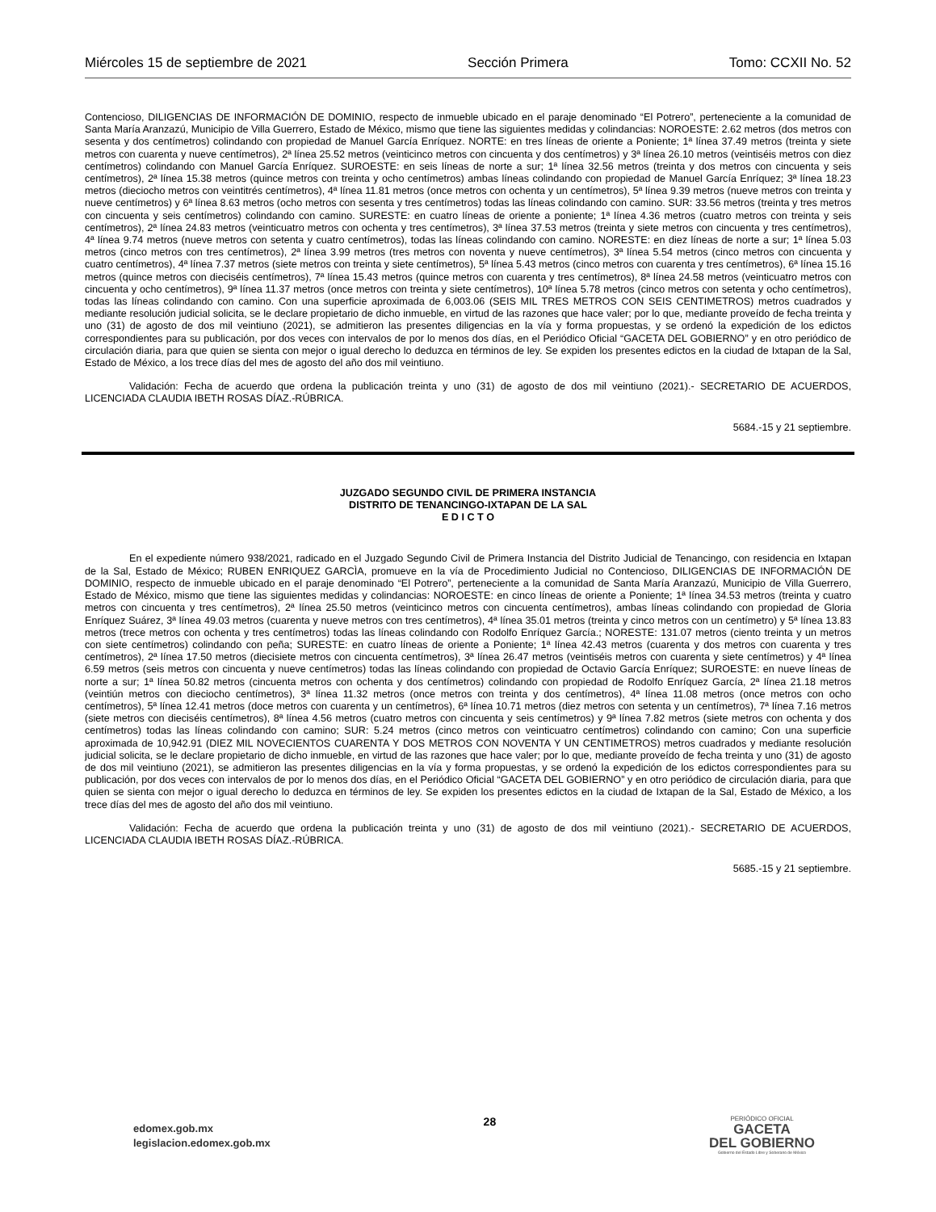Miércoles 15 de septiembre de 2021 Sección Primera Tomo: CCXII No. 52
Contencioso, DILIGENCIAS DE INFORMACIÓN DE DOMINIO, respecto de inmueble ubicado en el paraje denominado “El Potrero”, perteneciente a la comunidad de Santa María Aranzazú, Municipio de Villa Guerrero, Estado de México, mismo que tiene las siguientes medidas y colindancias: NOROESTE: 2.62 metros (dos metros con sesenta y dos centímetros) colindando con propiedad de Manuel García Enríquez. NORTE: en tres líneas de oriente a Poniente; 1ª línea 37.49 metros (treinta y siete metros con cuarenta y nueve centímetros), 2ª línea 25.52 metros (veinticinco metros con cincuenta y dos centímetros) y 3ª línea 26.10 metros (veintiséis metros con diez centímetros) colindando con Manuel García Enríquez. SUROESTE: en seis líneas de norte a sur; 1ª línea 32.56 metros (treinta y dos metros con cincuenta y seis centímetros), 2ª línea 15.38 metros (quince metros con treinta y ocho centímetros) ambas líneas colindando con propiedad de Manuel García Enríquez; 3ª línea 18.23 metros (dieciocho metros con veintitrés centímetros), 4ª línea 11.81 metros (once metros con ochenta y un centímetros), 5ª línea 9.39 metros (nueve metros con treinta y nueve centímetros) y 6ª línea 8.63 metros (ocho metros con sesenta y tres centímetros) todas las líneas colindando con camino. SUR: 33.56 metros (treinta y tres metros con cincuenta y seis centímetros) colindando con camino. SURESTE: en cuatro líneas de oriente a poniente; 1ª línea 4.36 metros (cuatro metros con treinta y seis centímetros), 2ª línea 24.83 metros (veinticuatro metros con ochenta y tres centímetros), 3ª línea 37.53 metros (treinta y siete metros con cincuenta y tres centímetros), 4ª línea 9.74 metros (nueve metros con setenta y cuatro centímetros), todas las líneas colindando con camino. NORESTE: en diez líneas de norte a sur; 1ª línea 5.03 metros (cinco metros con tres centímetros), 2ª línea 3.99 metros (tres metros con noventa y nueve centímetros), 3ª línea 5.54 metros (cinco metros con cincuenta y cuatro centímetros), 4ª línea 7.37 metros (siete metros con treinta y siete centímetros), 5ª línea 5.43 metros (cinco metros con cuarenta y tres centímetros), 6ª línea 15.16 metros (quince metros con dieciséis centímetros), 7ª línea 15.43 metros (quince metros con cuarenta y tres centímetros), 8ª línea 24.58 metros (veinticuatro metros con cincuenta y ocho centímetros), 9ª línea 11.37 metros (once metros con treinta y siete centímetros), 10ª línea 5.78 metros (cinco metros con setenta y ocho centímetros), todas las líneas colindando con camino. Con una superficie aproximada de 6,003.06 (SEIS MIL TRES METROS CON SEIS CENTIMETROS) metros cuadrados y mediante resolución judicial solicita, se le declare propietario de dicho inmueble, en virtud de las razones que hace valer; por lo que, mediante proveído de fecha treinta y uno (31) de agosto de dos mil veintiuno (2021), se admitieron las presentes diligencias en la vía y forma propuestas, y se ordenó la expedición de los edictos correspondientes para su publicación, por dos veces con intervalos de por lo menos dos días, en el Periódico Oficial “GACETA DEL GOBIERNO” y en otro periódico de circulación diaria, para que quien se sienta con mejor o igual derecho lo deduzca en términos de ley. Se expiden los presentes edictos en la ciudad de Ixtapan de la Sal, Estado de México, a los trece días del mes de agosto del año dos mil veintiuno.
Validación: Fecha de acuerdo que ordena la publicación treinta y uno (31) de agosto de dos mil veintiuno (2021).- SECRETARIO DE ACUERDOS, LICENCIADA CLAUDIA IBETH ROSAS DÍAZ.-RÚBRICA.
5684.-15 y 21 septiembre.
JUZGADO SEGUNDO CIVIL DE PRIMERA INSTANCIA
DISTRITO DE TENANCINGO-IXTAPAN DE LA SAL
E D I C T O
En el expediente número 938/2021, radicado en el Juzgado Segundo Civil de Primera Instancia del Distrito Judicial de Tenancingo, con residencia en Ixtapan de la Sal, Estado de México; RUBEN ENRIQUEZ GARCÌA, promueve en la vía de Procedimiento Judicial no Contencioso, DILIGENCIAS DE INFORMACIÓN DE DOMINIO, respecto de inmueble ubicado en el paraje denominado “El Potrero”, perteneciente a la comunidad de Santa María Aranzazú, Municipio de Villa Guerrero, Estado de México, mismo que tiene las siguientes medidas y colindancias: NOROESTE: en cinco líneas de oriente a Poniente; 1ª línea 34.53 metros (treinta y cuatro metros con cincuenta y tres centímetros), 2ª línea 25.50 metros (veinticinco metros con cincuenta centímetros), ambas líneas colindando con propiedad de Gloria Enríquez Suárez, 3ª línea 49.03 metros (cuarenta y nueve metros con tres centímetros), 4ª línea 35.01 metros (treinta y cinco metros con un centímetro) y 5ª línea 13.83 metros (trece metros con ochenta y tres centímetros) todas las líneas colindando con Rodolfo Enríquez García.; NORESTE: 131.07 metros (ciento treinta y un metros con siete centímetros) colindando con peña; SURESTE: en cuatro líneas de oriente a Poniente; 1ª línea 42.43 metros (cuarenta y dos metros con cuarenta y tres centímetros), 2ª línea 17.50 metros (diecisiete metros con cincuenta centímetros), 3ª línea 26.47 metros (veintiséis metros con cuarenta y siete centímetros) y 4ª línea 6.59 metros (seis metros con cincuenta y nueve centímetros) todas las líneas colindando con propiedad de Octavio García Enríquez; SUROESTE: en nueve líneas de norte a sur; 1ª línea 50.82 metros (cincuenta metros con ochenta y dos centímetros) colindando con propiedad de Rodolfo Enríquez García, 2ª línea 21.18 metros (veintiún metros con dieciocho centímetros), 3ª línea 11.32 metros (once metros con treinta y dos centímetros), 4ª línea 11.08 metros (once metros con ocho centímetros), 5ª línea 12.41 metros (doce metros con cuarenta y un centímetros), 6ª línea 10.71 metros (diez metros con setenta y un centímetros), 7ª línea 7.16 metros (siete metros con dieciséis centímetros), 8ª línea 4.56 metros (cuatro metros con cincuenta y seis centímetros) y 9ª línea 7.82 metros (siete metros con ochenta y dos centímetros) todas las líneas colindando con camino; SUR: 5.24 metros (cinco metros con veinticuatro centímetros) colindando con camino; Con una superficie aproximada de 10,942.91 (DIEZ MIL NOVECIENTOS CUARENTA Y DOS METROS CON NOVENTA Y UN CENTIMETROS) metros cuadrados y mediante resolución judicial solicita, se le declare propietario de dicho inmueble, en virtud de las razones que hace valer; por lo que, mediante proveído de fecha treinta y uno (31) de agosto de dos mil veintiuno (2021), se admitieron las presentes diligencias en la vía y forma propuestas, y se ordenó la expedición de los edictos correspondientes para su publicación, por dos veces con intervalos de por lo menos dos días, en el Periódico Oficial “GACETA DEL GOBIERNO” y en otro periódico de circulación diaria, para que quien se sienta con mejor o igual derecho lo deduzca en términos de ley. Se expiden los presentes edictos en la ciudad de Ixtapan de la Sal, Estado de México, a los trece días del mes de agosto del año dos mil veintiuno.
Validación: Fecha de acuerdo que ordena la publicación treinta y uno (31) de agosto de dos mil veintiuno (2021).- SECRETARIO DE ACUERDOS, LICENCIADA CLAUDIA IBETH ROSAS DÍAZ.-RÚBRICA.
5685.-15 y 21 septiembre.
edomex.gob.mx
legislacion.edomex.gob.mx
28
PERIÓDICO OFICIAL
GACETA
DEL GOBIERNO
Gobierno del Estado Libre y Soberano de México